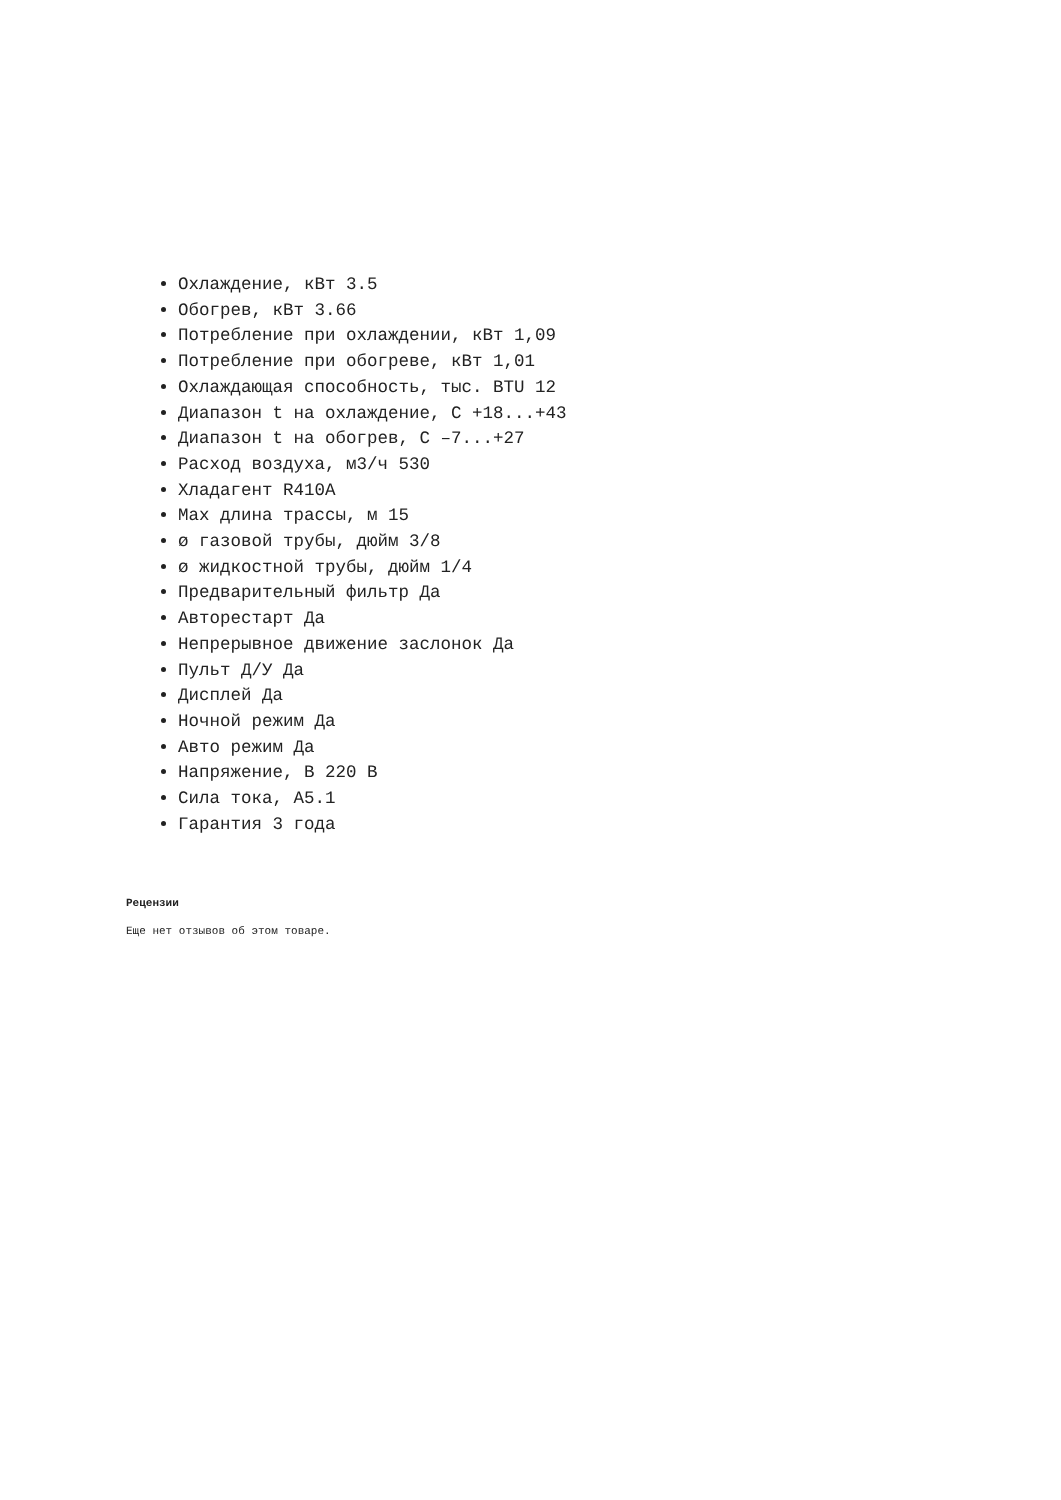Охлаждение, кВт 3.5
Обогрев, кВт 3.66
Потребление при охлаждении, кВт 1,09
Потребление при обогреве, кВт 1,01
Охлаждающая способность, тыс. BTU 12
Диапазон t на охлаждение, С +18...+43
Диапазон t на обогрев, С –7...+27
Расход воздуха, м3/ч 530
Хладагент R410A
Max длина трассы, м 15
ø газовой трубы, дюйм 3/8
ø жидкостной трубы, дюйм 1/4
Предварительный фильтр Да
Авторестарт Да
Непрерывное движение заслонок Да
Пульт Д/У Да
Дисплей Да
Ночной режим Да
Авто режим Да
Напряжение, В 220 В
Сила тока, А5.1
Гарантия 3 года
Рецензии
Еще нет отзывов об этом товаре.